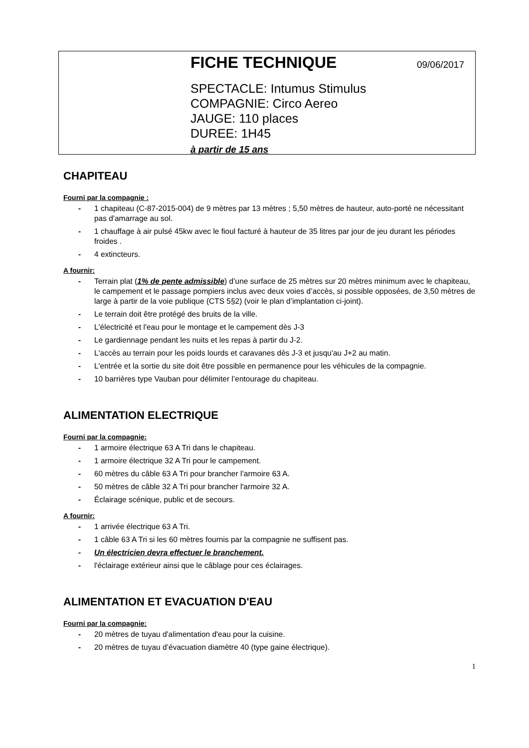FICHE TECHNIQUE 09/06/2017
SPECTACLE: Intumus Stimulus
COMPAGNIE: Circo Aereo
JAUGE: 110 places
DUREE: 1H45
à partir de 15 ans
CHAPITEAU
Fourni par la compagnie :
- 1 chapiteau (C-87-2015-004) de 9 mètres par 13 mètres ; 5,50 mètres de hauteur, auto-porté ne nécessitant pas d'amarrage au sol.
- 1 chauffage à air pulsé 45kw avec le fioul facturé à hauteur de 35 litres par jour de jeu durant les périodes froides .
- 4 extincteurs.
A fournir:
- Terrain plat (1% de pente admissible) d’une surface de 25 mètres sur 20 mètres minimum avec le chapiteau, le campement et le passage pompiers inclus avec deux voies d’accès, si possible opposées, de 3,50 mètres de large à partir de la voie publique (CTS 5§2) (voir le plan d’implantation ci-joint).
- Le terrain doit être protégé des bruits de la ville.
- L'électricité et l'eau pour le montage et le campement dès J-3
- Le gardiennage pendant les nuits et les repas à partir du J-2.
- L'accès au terrain pour les poids lourds et caravanes dès J-3 et jusqu'au J+2 au matin.
- L'entrée et la sortie du site doit être possible en permanence pour les véhicules de la compagnie.
- 10 barrières type Vauban pour délimiter l’entourage du chapiteau.
ALIMENTATION ELECTRIQUE
Fourni par la compagnie:
- 1 armoire électrique 63 A Tri dans le chapiteau.
- 1 armoire électrique 32 A Tri pour le campement.
- 60 mètres du câble 63 A Tri pour brancher l’armoire 63 A.
- 50 mètres de câble 32 A Tri pour brancher l'armoire 32 A.
- Éclairage scénique, public et de secours.
A fournir:
- 1 arrivée électrique 63 A Tri.
- 1 câble 63 A Tri si les 60 mètres fournis par la compagnie ne suffisent pas.
- Un électricien devra effectuer le branchement.
- l'éclairage extérieur ainsi que le câblage pour ces éclairages.
ALIMENTATION ET EVACUATION D'EAU
Fourni par la compagnie:
- 20 mètres de tuyau d'alimentation d'eau pour la cuisine.
- 20 mètres de tuyau d’évacuation diamètre 40 (type gaine électrique).
1